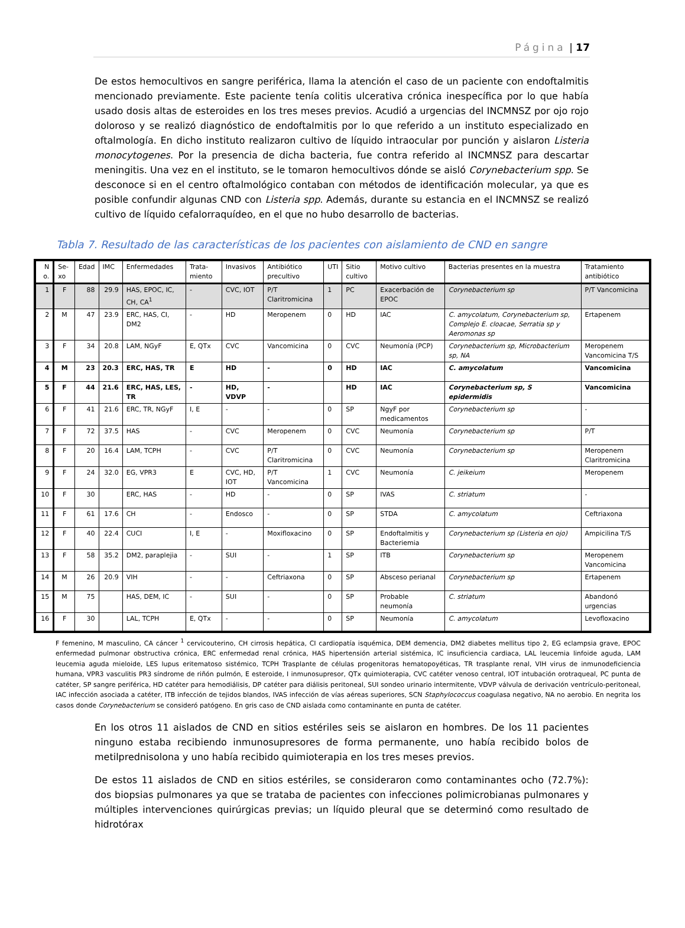Página | 17
De estos hemocultivos en sangre periférica, llama la atención el caso de un paciente con endoftalmitis mencionado previamente. Este paciente tenía colitis ulcerativa crónica inespecífica por lo que había usado dosis altas de esteroides en los tres meses previos. Acudió a urgencias del INCMNSZ por ojo rojo doloroso y se realizó diagnóstico de endoftalmitis por lo que referido a un instituto especializado en oftalmología. En dicho instituto realizaron cultivo de líquido intraocular por punción y aislaron Listeria monocytogenes. Por la presencia de dicha bacteria, fue contra referido al INCMNSZ para descartar meningitis. Una vez en el instituto, se le tomaron hemocultivos dónde se aisló Corynebacterium spp. Se desconoce si en el centro oftalmológico contaban con métodos de identificación molecular, ya que es posible confundir algunas CND con Listeria spp. Además, durante su estancia en el INCMNSZ se realizó cultivo de líquido cefalorraquídeo, en el que no hubo desarrollo de bacterias.
Tabla 7. Resultado de las características de los pacientes con aislamiento de CND en sangre
| N o. | Se-xo | Edad | IMC | Enfermedades | Trata-miento | Invasivos | Antibiótico precultivo | UTI | Sitio cultivo | Motivo cultivo | Bacterias presentes en la muestra | Tratamiento antibiótico |
| --- | --- | --- | --- | --- | --- | --- | --- | --- | --- | --- | --- | --- |
| 1 | F | 88 | 29.9 | HAS, EPOC, IC, CH, CA<sup>1</sup> | - | CVC, IOT | P/T Claritromicina | 1 | PC | Exacerbación de EPOC | Corynebacterium sp | P/T Vancomicina |
| 2 | M | 47 | 23.9 | ERC, HAS, CI, DM2 | - | HD | Meropenem | 0 | HD | IAC | C. amycolatum, Corynebacterium sp, Complejo E. cloacae, Serratia sp y Aeromonas sp | Ertapenem |
| 3 | F | 34 | 20.8 | LAM, NGyF | E, QTx | CVC | Vancomicina | 0 | CVC | Neumonía (PCP) | Corynebacterium sp, Microbacterium sp, NA | Meropenem Vancomicina T/S |
| 4 | M | 23 | 20.3 | ERC, HAS, TR | E | HD | - | 0 | HD | IAC | C. amycolatum | Vancomicina |
| 5 | F | 44 | 21.6 | ERC, HAS, LES, TR | - | HD, VDVP | - | | HD | IAC | Corynebacterium sp, S epidermidis | Vancomicina |
| 6 | F | 41 | 21.6 | ERC, TR, NGyF | I, E | - | - | 0 | SP | NgyF por medicamentos | Corynebacterium sp | - |
| 7 | F | 72 | 37.5 | HAS | - | CVC | Meropenem | 0 | CVC | Neumonía | Corynebacterium sp | P/T |
| 8 | F | 20 | 16.4 | LAM, TCPH | - | CVC | P/T Claritromicina | 0 | CVC | Neumonía | Corynebacterium sp | Meropenem Claritromicina |
| 9 | F | 24 | 32.0 | EG, VPR3 | E | CVC, HD, IOT | P/T Vancomicina | 1 | CVC | Neumonía | C. jeikeium | Meropenem |
| 10 | F | 30 | | ERC, HAS | - | HD | - | 0 | SP | IVAS | C. striatum | - |
| 11 | F | 61 | 17.6 | CH | - | Endosco | - | 0 | SP | STDA | C. amycolatum | Ceftriaxona |
| 12 | F | 40 | 22.4 | CUCI | I, E | - | Moxifloxacino | 0 | SP | Endoftalmitis y Bacteriemia | Corynebacterium sp (Listeria en ojo) | Ampicilina T/S |
| 13 | F | 58 | 35.2 | DM2, paraplejia | - | SUI | - | 1 | SP | ITB | Corynebacterium sp | Meropenem Vancomicina |
| 14 | M | 26 | 20.9 | VIH | - | - | Ceftriaxona | 0 | SP | Absceso perianal | Corynebacterium sp | Ertapenem |
| 15 | M | 75 | | HAS, DEM, IC | - | SUI | - | 0 | SP | Probable neumonía | C. striatum | Abandonó urgencias |
| 16 | F | 30 | | LAL, TCPH | E, QTx | - | - | 0 | SP | Neumonía | C. amycolatum | Levofloxacino |
F femenino, M masculino, CA cáncer <sup>1</sup> cervicouterino, CH cirrosis hepática, CI cardiopatía isquémica, DEM demencia, DM2 diabetes mellitus tipo 2, EG eclampsia grave, EPOC enfermedad pulmonar obstructiva crónica, ERC enfermedad renal crónica, HAS hipertensión arterial sistémica, IC insuficiencia cardiaca, LAL leucemia linfoide aguda, LAM leucemia aguda mieloide, LES lupus eritematoso sistémico, TCPH Trasplante de células progenitoras hematopoyéticas, TR trasplante renal, VIH virus de inmunodeficiencia humana, VPR3 vasculitis PR3 síndrome de riñón pulmón, E esteroide, I inmunosupresor, QTx quimioterapia, CVC catéter venoso central, IOT intubación orotraqueal, PC punta de catéter, SP sangre periférica, HD catéter para hemodiálisis, DP catéter para diálisis peritoneal, SUI sondeo urinario intermitente, VDVP válvula de derivación ventrículo-peritoneal, IAC infección asociada a catéter, ITB infección de tejidos blandos, IVAS infección de vías aéreas superiores, SCN Staphylococcus coagulasa negativo, NA no aerobio. En negrita los casos donde Corynebacterium se consideró patógeno. En gris caso de CND aislada como contaminante en punta de catéter.
En los otros 11 aislados de CND en sitios estériles seis se aislaron en hombres. De los 11 pacientes ninguno estaba recibiendo inmunosupresores de forma permanente, uno había recibido bolos de metilprednisolona y uno había recibido quimioterapia en los tres meses previos.
De estos 11 aislados de CND en sitios estériles, se consideraron como contaminantes ocho (72.7%): dos biopsias pulmonares ya que se trataba de pacientes con infecciones polimicrobianas pulmonares y múltiples intervenciones quirúrgicas previas; un líquido pleural que se determinó como resultado de hidrotórax